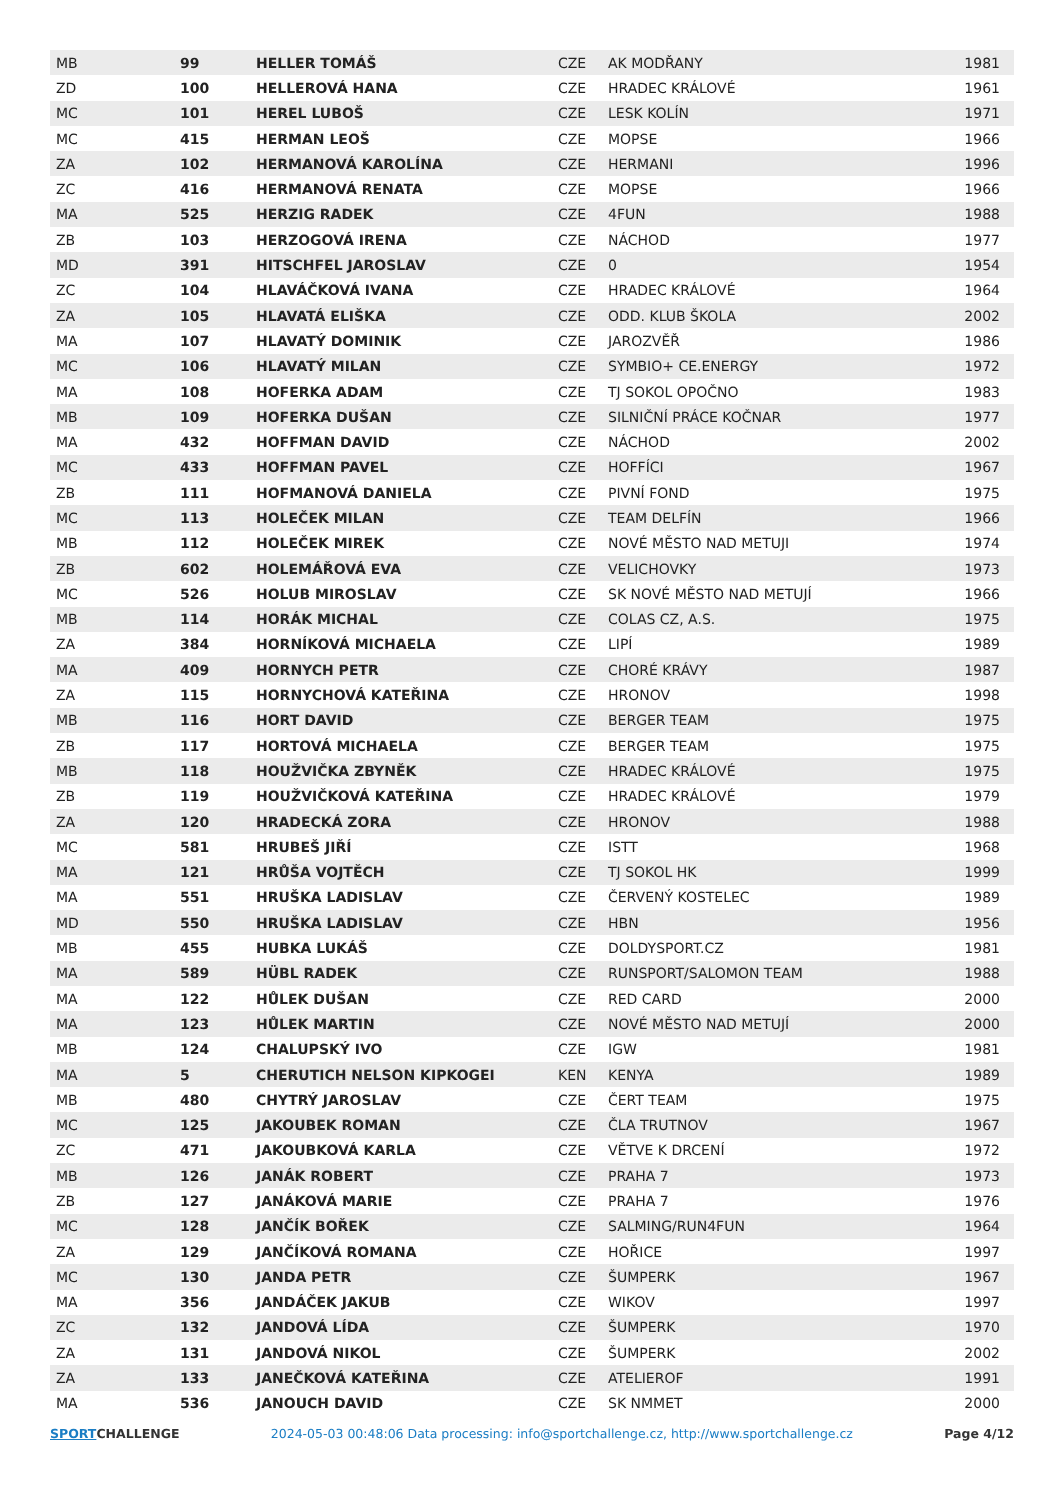| MB | 99 | HELLER TOMÁŠ | CZE | AK MODŘANY | 1981 |
| ZD | 100 | HELLEROVÁ HANA | CZE | HRADEC KRÁLOVÉ | 1961 |
| MC | 101 | HEREL LUBOŠ | CZE | LESK KOLÍN | 1971 |
| MC | 415 | HERMAN LEOŠ | CZE | MOPSE | 1966 |
| ZA | 102 | HERMANOVÁ KAROLÍNA | CZE | HERMANI | 1996 |
| ZC | 416 | HERMANOVÁ RENATA | CZE | MOPSE | 1966 |
| MA | 525 | HERZIG RADEK | CZE | 4FUN | 1988 |
| ZB | 103 | HERZOGOVÁ IRENA | CZE | NÁCHOD | 1977 |
| MD | 391 | HITSCHFEL JAROSLAV | CZE | 0 | 1954 |
| ZC | 104 | HLAVÁČKOVÁ IVANA | CZE | HRADEC KRÁLOVÉ | 1964 |
| ZA | 105 | HLAVATÁ ELIŠKA | CZE | ODD. KLUB ŠKOLA | 2002 |
| MA | 107 | HLAVATÝ DOMINIK | CZE | JAROZVĚŘ | 1986 |
| MC | 106 | HLAVATÝ MILAN | CZE | SYMBIO+ CE.ENERGY | 1972 |
| MA | 108 | HOFERKA ADAM | CZE | TJ SOKOL OPOČNO | 1983 |
| MB | 109 | HOFERKA DUŠAN | CZE | SILNIČNÍ PRÁCE KOČNAR | 1977 |
| MA | 432 | HOFFMAN DAVID | CZE | NÁCHOD | 2002 |
| MC | 433 | HOFFMAN PAVEL | CZE | HOFFÍCI | 1967 |
| ZB | 111 | HOFMANOVÁ DANIELA | CZE | PIVNÍ FOND | 1975 |
| MC | 113 | HOLEČEK MILAN | CZE | TEAM DELFÍN | 1966 |
| MB | 112 | HOLEČEK MIREK | CZE | NOVÉ MĚSTO NAD METUJI | 1974 |
| ZB | 602 | HOLEMÁŘOVÁ EVA | CZE | VELICHOVKY | 1973 |
| MC | 526 | HOLUB MIROSLAV | CZE | SK NOVÉ MĚSTO NAD METUJÍ | 1966 |
| MB | 114 | HORÁK MICHAL | CZE | COLAS CZ, A.S. | 1975 |
| ZA | 384 | HORNÍKOVÁ MICHAELA | CZE | LIPÍ | 1989 |
| MA | 409 | HORNYCH PETR | CZE | CHORÉ KRÁVY | 1987 |
| ZA | 115 | HORNYCHOVÁ KATEŘINA | CZE | HRONOV | 1998 |
| MB | 116 | HORT DAVID | CZE | BERGER TEAM | 1975 |
| ZB | 117 | HORTOVÁ MICHAELA | CZE | BERGER TEAM | 1975 |
| MB | 118 | HOUŽVIČKA ZBYNĚK | CZE | HRADEC KRÁLOVÉ | 1975 |
| ZB | 119 | HOUŽVIČKOVÁ KATEŘINA | CZE | HRADEC KRÁLOVÉ | 1979 |
| ZA | 120 | HRADECKÁ ZORA | CZE | HRONOV | 1988 |
| MC | 581 | HRUBEŠ JIŘÍ | CZE | ISTT | 1968 |
| MA | 121 | HRŮŠA VOJTĚCH | CZE | TJ SOKOL HK | 1999 |
| MA | 551 | HRUŠKA LADISLAV | CZE | ČERVENÝ KOSTELEC | 1989 |
| MD | 550 | HRUŠKA LADISLAV | CZE | HBN | 1956 |
| MB | 455 | HUBKA LUKÁŠ | CZE | DOLDYSPORT.CZ | 1981 |
| MA | 589 | HÜBL RADEK | CZE | RUNSPORT/SALOMON TEAM | 1988 |
| MA | 122 | HŮLEK DUŠAN | CZE | RED CARD | 2000 |
| MA | 123 | HŮLEK MARTIN | CZE | NOVÉ MĚSTO NAD METUJÍ | 2000 |
| MB | 124 | CHALUPSKÝ IVO | CZE | IGW | 1981 |
| MA | 5 | CHERUTICH NELSON KIPKOGEI | KEN | KENYA | 1989 |
| MB | 480 | CHYTRÝ JAROSLAV | CZE | ČERT TEAM | 1975 |
| MC | 125 | JAKOUBEK ROMAN | CZE | ČLA TRUTNOV | 1967 |
| ZC | 471 | JAKOUBKOVÁ KARLA | CZE | VĚTVE K DRCENÍ | 1972 |
| MB | 126 | JANÁK ROBERT | CZE | PRAHA 7 | 1973 |
| ZB | 127 | JANÁKOVÁ MARIE | CZE | PRAHA 7 | 1976 |
| MC | 128 | JANČÍK BOŘEK | CZE | SALMING/RUN4FUN | 1964 |
| ZA | 129 | JANČÍKOVÁ ROMANA | CZE | HOŘICE | 1997 |
| MC | 130 | JANDA PETR | CZE | ŠUMPERK | 1967 |
| MA | 356 | JANDÁČEK JAKUB | CZE | WIKOV | 1997 |
| ZC | 132 | JANDOVÁ LÍDA | CZE | ŠUMPERK | 1970 |
| ZA | 131 | JANDOVÁ NIKOL | CZE | ŠUMPERK | 2002 |
| ZA | 133 | JANEČKOVÁ KATEŘINA | CZE | ATELIEROF | 1991 |
| MA | 536 | JANOUCH DAVID | CZE | SK NMMET | 2000 |
SPORTCHALLENGE 2024-05-03 00:48:06 Data processing: info@sportchallenge.cz, http://www.sportchallenge.cz
Page 4/12